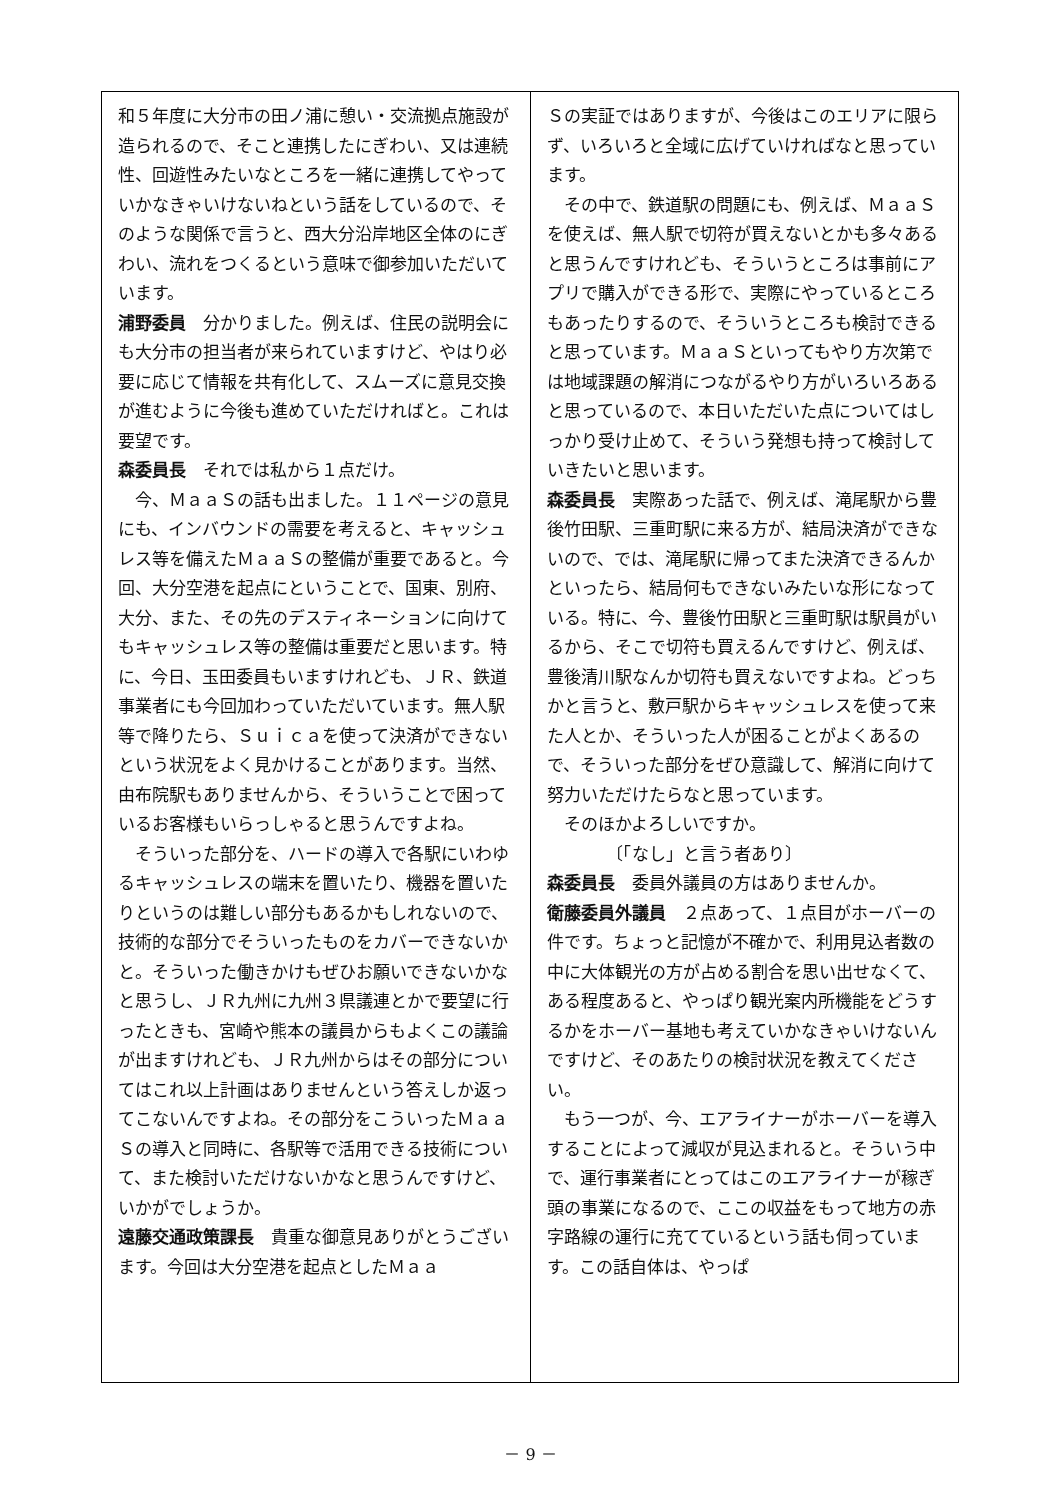和５年度に大分市の田ノ浦に憩い・交流拠点施設が造られるので、そこと連携したにぎわい、又は連続性、回遊性みたいなところを一緒に連携してやっていかなきゃいけないねという話をしているので、そのような関係で言うと、西大分沿岸地区全体のにぎわい、流れをつくるという意味で御参加いただいています。
浦野委員　分かりました。例えば、住民の説明会にも大分市の担当者が来られていますけど、やはり必要に応じて情報を共有化して、スムーズに意見交換が進むように今後も進めていただければと。これは要望です。
森委員長　それでは私から１点だけ。
今、ＭａａＳの話も出ました。１１ページの意見にも、インバウンドの需要を考えると、キャッシュレス等を備えたＭａａＳの整備が重要であると。今回、大分空港を起点にということで、国東、別府、大分、また、その先のデスティネーションに向けてもキャッシュレス等の整備は重要だと思います。特に、今日、玉田委員もいますけれども、ＪＲ、鉄道事業者にも今回加わっていただいています。無人駅等で降りたら、Ｓｕｉｃａを使って決済ができないという状況をよく見かけることがあります。当然、由布院駅もありませんから、そういうことで困っているお客様もいらっしゃると思うんですよね。
そういった部分を、ハードの導入で各駅にいわゆるキャッシュレスの端末を置いたり、機器を置いたりというのは難しい部分もあるかもしれないので、技術的な部分でそういったものをカバーできないかと。そういった働きかけもぜひお願いできないかなと思うし、ＪＲ九州に九州３県議連とかで要望に行ったときも、宮崎や熊本の議員からもよくこの議論が出ますけれども、ＪＲ九州からはその部分についてはこれ以上計画はありませんという答えしか返ってこないんですよね。その部分をこういったＭａａＳの導入と同時に、各駅等で活用できる技術について、また検討いただけないかなと思うんですけど、いかがでしょうか。
遠藤交通政策課長　貴重な御意見ありがとうございます。今回は大分空港を起点としたＭａａ
Ｓの実証ではありますが、今後はこのエリアに限らず、いろいろと全域に広げていければなと思っています。
その中で、鉄道駅の問題にも、例えば、ＭａａＳを使えば、無人駅で切符が買えないとかも多々あると思うんですけれども、そういうところは事前にアプリで購入ができる形で、実際にやっているところもあったりするので、そういうところも検討できると思っています。ＭａａＳといってもやり方次第では地域課題の解消につながるやり方がいろいろあると思っているので、本日いただいた点についてはしっかり受け止めて、そういう発想も持って検討していきたいと思います。
森委員長　実際あった話で、例えば、滝尾駅から豊後竹田駅、三重町駅に来る方が、結局決済ができないので、では、滝尾駅に帰ってまた決済できるんかといったら、結局何もできないみたいな形になっている。特に、今、豊後竹田駅と三重町駅は駅員がいるから、そこで切符も買えるんですけど、例えば、豊後清川駅なんか切符も買えないですよね。どっちかと言うと、敷戸駅からキャッシュレスを使って来た人とか、そういった人が困ることがよくあるので、そういった部分をぜひ意識して、解消に向けて努力いただけたらなと思っています。
そのほかよろしいですか。
〔「なし」と言う者あり〕
森委員長　委員外議員の方はありませんか。
衛藤委員外議員　２点あって、１点目がホーバーの件です。ちょっと記憶が不確かで、利用見込者数の中に大体観光の方が占める割合を思い出せなくて、ある程度あると、やっぱり観光案内所機能をどうするかをホーバー基地も考えていかなきゃいけないんですけど、そのあたりの検討状況を教えてください。
もう一つが、今、エアライナーがホーバーを導入することによって減収が見込まれると。そういう中で、運行事業者にとってはこのエアライナーが稼ぎ頭の事業になるので、ここの収益をもって地方の赤字路線の運行に充てているという話も伺っています。この話自体は、やっぱ
－ 9 －